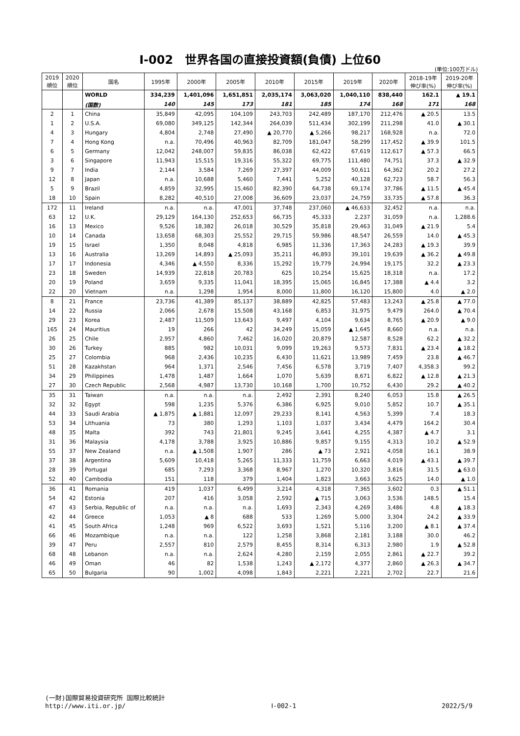Ⅰ-002　世界各国の直接投資額(負債) 上位60
(単位:100万ドル)
| 2019 順位 | 2020 順位 | 国名 | 1995年 | 2000年 | 2005年 | 2010年 | 2015年 | 2019年 | 2020年 | 2018-19年 伸び率(%) | 2019-20年 伸び率(%) |
| --- | --- | --- | --- | --- | --- | --- | --- | --- | --- | --- | --- |
| | | WORLD | 334,239 | 1,401,096 | 1,651,851 | 2,035,174 | 3,063,020 | 1,040,110 | 838,440 | 162.1 | ▲ 19.1 |
| | | (国数) | 140 | 145 | 173 | 181 | 185 | 174 | 168 | 171 | 168 |
| 2 | 1 | China | 35,849 | 42,095 | 104,109 | 243,703 | 242,489 | 187,170 | 212,476 | ▲ 20.5 | 13.5 |
| 1 | 2 | U.S.A. | 69,080 | 349,125 | 142,344 | 264,039 | 511,434 | 302,199 | 211,298 | 41.0 | ▲ 30.1 |
| 4 | 3 | Hungary | 4,804 | 2,748 | 27,490 | ▲ 20,770 | ▲ 5,266 | 98,217 | 168,928 | n.a. | 72.0 |
| 7 | 4 | Hong Kong | n.a. | 70,496 | 40,963 | 82,709 | 181,047 | 58,299 | 117,452 | ▲ 39.9 | 101.5 |
| 6 | 5 | Germany | 12,042 | 248,007 | 59,835 | 86,038 | 62,422 | 67,619 | 112,617 | ▲ 57.3 | 66.5 |
| 3 | 6 | Singapore | 11,943 | 15,515 | 19,316 | 55,322 | 69,775 | 111,480 | 74,751 | 37.3 | ▲ 32.9 |
| 9 | 7 | India | 2,144 | 3,584 | 7,269 | 27,397 | 44,009 | 50,611 | 64,362 | 20.2 | 27.2 |
| 12 | 8 | Japan | n.a. | 10,688 | 5,460 | 7,441 | 5,252 | 40,128 | 62,723 | 58.7 | 56.3 |
| 5 | 9 | Brazil | 4,859 | 32,995 | 15,460 | 82,390 | 64,738 | 69,174 | 37,786 | ▲ 11.5 | ▲ 45.4 |
| 18 | 10 | Spain | 8,282 | 40,510 | 27,008 | 36,609 | 23,037 | 24,759 | 33,735 | ▲ 57.8 | 36.3 |
| 172 | 11 | Ireland | n.a. | n.a. | 47,001 | 37,748 | 237,060 | ▲ 46,633 | 32,452 | n.a. | n.a. |
| 63 | 12 | U.K. | 29,129 | 164,130 | 252,653 | 66,735 | 45,333 | 2,237 | 31,059 | n.a. | 1,288.6 |
| 16 | 13 | Mexico | 9,526 | 18,382 | 26,018 | 30,529 | 35,818 | 29,463 | 31,049 | ▲ 21.9 | 5.4 |
| 10 | 14 | Canada | 13,658 | 68,303 | 25,552 | 29,715 | 59,986 | 48,547 | 26,559 | 14.0 | ▲ 45.3 |
| 19 | 15 | Israel | 1,350 | 8,048 | 4,818 | 6,985 | 11,336 | 17,363 | 24,283 | ▲ 19.3 | 39.9 |
| 13 | 16 | Australia | 13,269 | 14,893 | ▲ 25,093 | 35,211 | 46,893 | 39,101 | 19,639 | ▲ 36.2 | ▲ 49.8 |
| 17 | 17 | Indonesia | 4,346 | ▲ 4,550 | 8,336 | 15,292 | 19,779 | 24,994 | 19,175 | 32.2 | ▲ 23.3 |
| 23 | 18 | Sweden | 14,939 | 22,818 | 20,783 | 625 | 10,254 | 15,625 | 18,318 | n.a. | 17.2 |
| 20 | 19 | Poland | 3,659 | 9,335 | 11,041 | 18,395 | 15,065 | 16,845 | 17,388 | ▲ 4.4 | 3.2 |
| 22 | 20 | Vietnam | n.a. | 1,298 | 1,954 | 8,000 | 11,800 | 16,120 | 15,800 | 4.0 | ▲ 2.0 |
| 8 | 21 | France | 23,736 | 41,389 | 85,137 | 38,889 | 42,825 | 57,483 | 13,243 | ▲ 25.8 | ▲ 77.0 |
| 14 | 22 | Russia | 2,066 | 2,678 | 15,508 | 43,168 | 6,853 | 31,975 | 9,479 | 264.0 | ▲ 70.4 |
| 29 | 23 | Korea | 2,487 | 11,509 | 13,643 | 9,497 | 4,104 | 9,634 | 8,765 | ▲ 20.9 | ▲ 9.0 |
| 165 | 24 | Mauritius | 19 | 266 | 42 | 34,249 | 15,059 | ▲ 1,645 | 8,660 | n.a. | n.a. |
| 26 | 25 | Chile | 2,957 | 4,860 | 7,462 | 16,020 | 20,879 | 12,587 | 8,528 | 62.2 | ▲ 32.2 |
| 30 | 26 | Turkey | 885 | 982 | 10,031 | 9,099 | 19,263 | 9,573 | 7,831 | ▲ 23.4 | ▲ 18.2 |
| 25 | 27 | Colombia | 968 | 2,436 | 10,235 | 6,430 | 11,621 | 13,989 | 7,459 | 23.8 | ▲ 46.7 |
| 51 | 28 | Kazakhstan | 964 | 1,371 | 2,546 | 7,456 | 6,578 | 3,719 | 7,407 | 4,358.3 | 99.2 |
| 34 | 29 | Philippines | 1,478 | 1,487 | 1,664 | 1,070 | 5,639 | 8,671 | 6,822 | ▲ 12.8 | ▲ 21.3 |
| 27 | 30 | Czech Republic | 2,568 | 4,987 | 13,730 | 10,168 | 1,700 | 10,752 | 6,430 | 29.2 | ▲ 40.2 |
| 35 | 31 | Taiwan | n.a. | n.a. | n.a. | 2,492 | 2,391 | 8,240 | 6,053 | 15.8 | ▲ 26.5 |
| 32 | 32 | Egypt | 598 | 1,235 | 5,376 | 6,386 | 6,925 | 9,010 | 5,852 | 10.7 | ▲ 35.1 |
| 44 | 33 | Saudi Arabia | ▲ 1,875 | ▲ 1,881 | 12,097 | 29,233 | 8,141 | 4,563 | 5,399 | 7.4 | 18.3 |
| 53 | 34 | Lithuania | 73 | 380 | 1,293 | 1,103 | 1,037 | 3,434 | 4,479 | 164.2 | 30.4 |
| 48 | 35 | Malta | 392 | 743 | 21,801 | 9,245 | 3,641 | 4,255 | 4,387 | ▲ 4.7 | 3.1 |
| 31 | 36 | Malaysia | 4,178 | 3,788 | 3,925 | 10,886 | 9,857 | 9,155 | 4,313 | 10.2 | ▲ 52.9 |
| 55 | 37 | New Zealand | n.a. | ▲ 1,508 | 1,907 | 286 | ▲ 73 | 2,921 | 4,058 | 16.1 | 38.9 |
| 37 | 38 | Argentina | 5,609 | 10,418 | 5,265 | 11,333 | 11,759 | 6,663 | 4,019 | ▲ 43.1 | ▲ 39.7 |
| 28 | 39 | Portugal | 685 | 7,293 | 3,368 | 8,967 | 1,270 | 10,320 | 3,816 | 31.5 | ▲ 63.0 |
| 52 | 40 | Cambodia | 151 | 118 | 379 | 1,404 | 1,823 | 3,663 | 3,625 | 14.0 | ▲ 1.0 |
| 36 | 41 | Romania | 419 | 1,037 | 6,499 | 3,214 | 4,318 | 7,365 | 3,602 | 0.3 | ▲ 51.1 |
| 54 | 42 | Estonia | 207 | 416 | 3,058 | 2,592 | ▲ 715 | 3,063 | 3,536 | 148.5 | 15.4 |
| 47 | 43 | Serbia, Republic of | n.a. | n.a. | n.a. | 1,693 | 2,343 | 4,269 | 3,486 | 4.8 | ▲ 18.3 |
| 42 | 44 | Greece | 1,053 | ▲ 8 | 688 | 533 | 1,269 | 5,000 | 3,304 | 24.2 | ▲ 33.9 |
| 41 | 45 | South Africa | 1,248 | 969 | 6,522 | 3,693 | 1,521 | 5,116 | 3,200 | ▲ 8.1 | ▲ 37.4 |
| 66 | 46 | Mozambique | n.a. | n.a. | 122 | 1,258 | 3,868 | 2,181 | 3,188 | 30.0 | 46.2 |
| 39 | 47 | Peru | 2,557 | 810 | 2,579 | 8,455 | 8,314 | 6,313 | 2,980 | 1.9 | ▲ 52.8 |
| 68 | 48 | Lebanon | n.a. | n.a. | 2,624 | 4,280 | 2,159 | 2,055 | 2,861 | ▲ 22.7 | 39.2 |
| 46 | 49 | Oman | 46 | 82 | 1,538 | 1,243 | ▲ 2,172 | 4,377 | 2,860 | ▲ 26.3 | ▲ 34.7 |
| 65 | 50 | Bulgaria | 90 | 1,002 | 4,098 | 1,843 | 2,221 | 2,221 | 2,702 | 22.7 | 21.6 |
(一財)国際貿易投資研究所 国際比較統計
http://www.iti.or.jp/ Ⅰ-002-1 2022/5/9